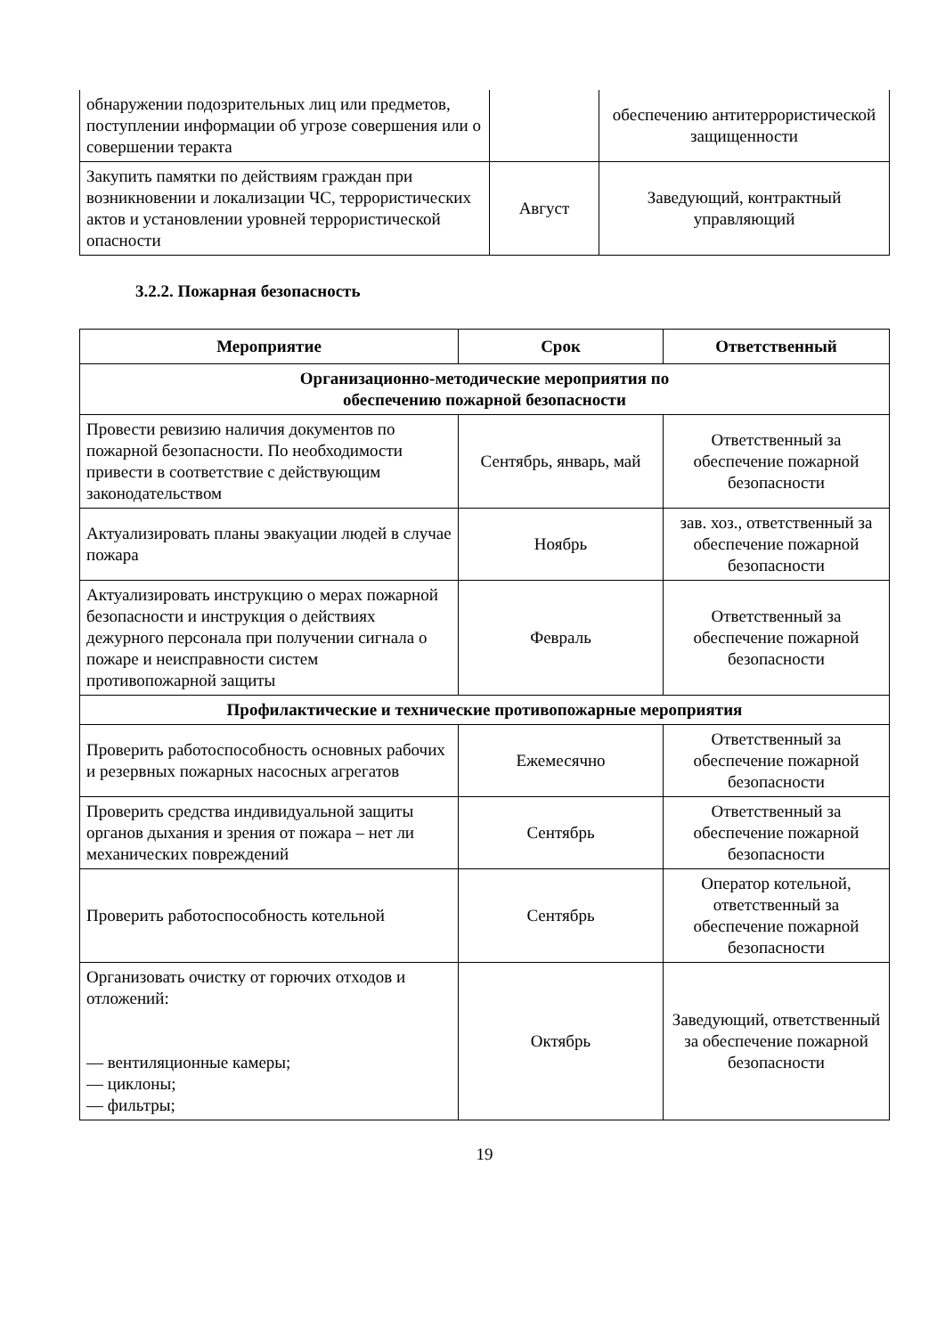| обнаружении подозрительных лиц или предметов, поступлении информации об угрозе совершения или о совершении теракта | | обеспечению антитеррористической защищенности |
| Закупить памятки по действиям граждан при возникновении и локализации ЧС, террористических актов и установлении уровней террористической опасности | Август | Заведующий, контрактный управляющий |
3.2.2. Пожарная безопасность
| Мероприятие | Срок | Ответственный |
| --- | --- | --- |
| Организационно-методические мероприятия по обеспечению пожарной безопасности | | |
| Провести ревизию наличия документов по пожарной безопасности. По необходимости привести в соответствие с действующим законодательством | Сентябрь, январь, май | Ответственный за обеспечение пожарной безопасности |
| Актуализировать планы эвакуации людей в случае пожара | Ноябрь | зав. хоз., ответственный за обеспечение пожарной безопасности |
| Актуализировать инструкцию о мерах пожарной безопасности и инструкция о действиях дежурного персонала при получении сигнала о пожаре и неисправности систем противопожарной защиты | Февраль | Ответственный за обеспечение пожарной безопасности |
| Профилактические и технические противопожарные мероприятия | | |
| Проверить работоспособность основных рабочих и резервных пожарных насосных агрегатов | Ежемесячно | Ответственный за обеспечение пожарной безопасности |
| Проверить средства индивидуальной защиты органов дыхания и зрения от пожара – нет ли механических повреждений | Сентябрь | Ответственный за обеспечение пожарной безопасности |
| Проверить работоспособность котельной | Сентябрь | Оператор котельной, ответственный за обеспечение пожарной безопасности |
| Организовать очистку от горючих отходов и отложений: — вентиляционные камеры; — циклоны; — фильтры; | Октябрь | Заведующий, ответственный за обеспечение пожарной безопасности |
19